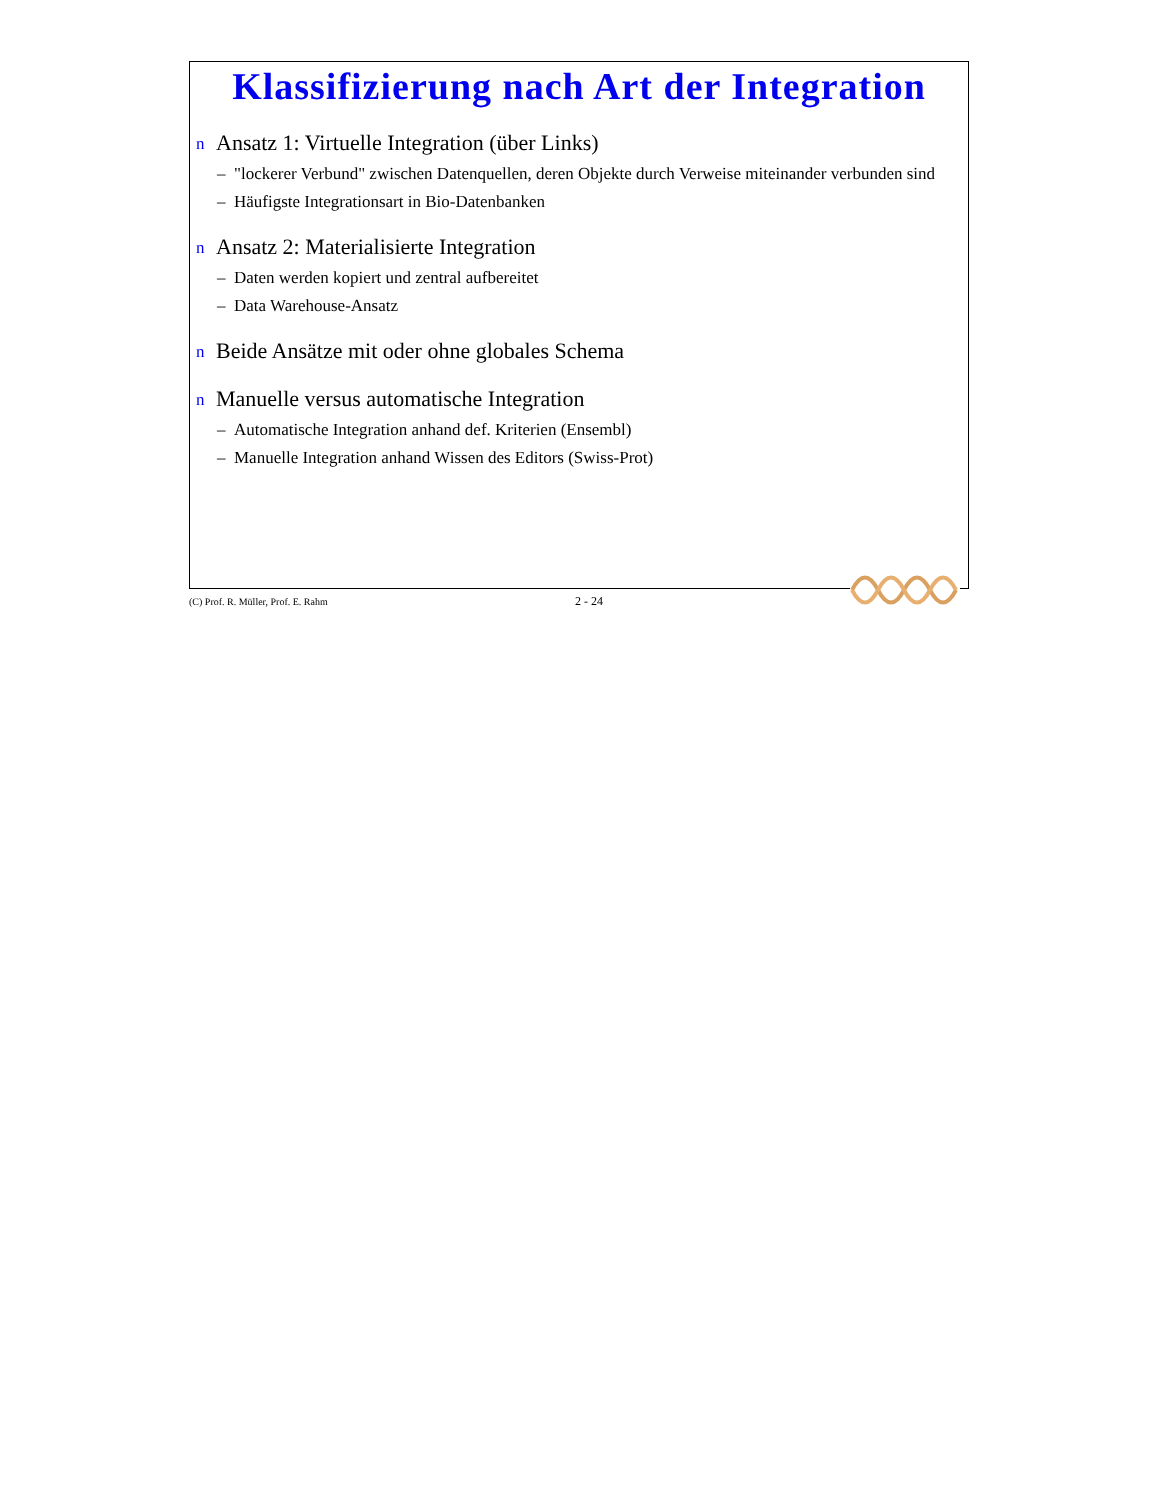Klassifizierung nach Art der Integration
n Ansatz 1: Virtuelle Integration (über Links)
– "lockerer Verbund" zwischen Datenquellen, deren Objekte durch Verweise miteinander verbunden sind
– Häufigste Integrationsart in Bio-Datenbanken
n Ansatz 2: Materialisierte Integration
– Daten werden kopiert und zentral aufbereitet
– Data Warehouse-Ansatz
n Beide Ansätze mit oder ohne globales Schema
n Manuelle versus automatische Integration
– Automatische Integration anhand def. Kriterien (Ensembl)
– Manuelle Integration anhand Wissen des Editors (Swiss-Prot)
(C) Prof. R. Müller, Prof. E. Rahm 2 - 24